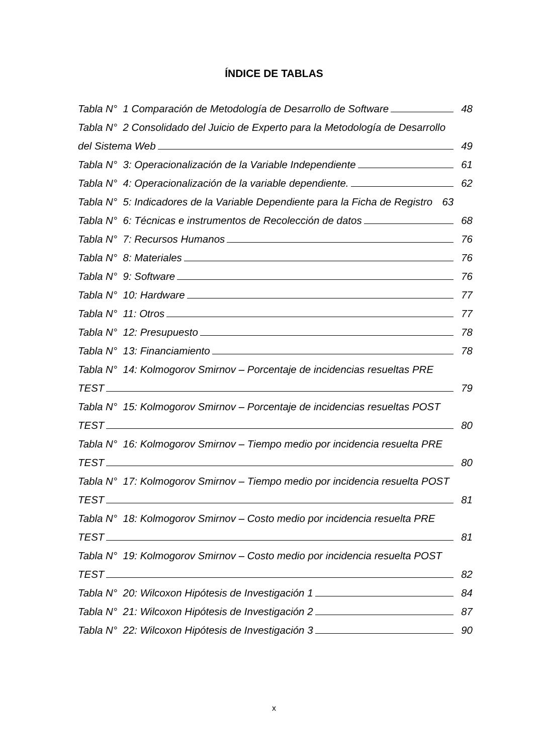ÍNDICE DE TABLAS
Tabla N° 1 Comparación de Metodología de Desarrollo de Software 48
Tabla N° 2 Consolidado del Juicio de Experto para la Metodología de Desarrollo
del Sistema Web 49
Tabla N° 3: Operacionalización de la Variable Independiente 61
Tabla N° 4: Operacionalización de la variable dependiente. 62
Tabla N° 5: Indicadores de la Variable Dependiente para la Ficha de Registro 63
Tabla N° 6: Técnicas e instrumentos de Recolección de datos 68
Tabla N° 7: Recursos Humanos 76
Tabla N° 8: Materiales 76
Tabla N° 9: Software 76
Tabla N° 10: Hardware 77
Tabla N° 11: Otros 77
Tabla N° 12: Presupuesto 78
Tabla N° 13: Financiamiento 78
Tabla N° 14: Kolmogorov Smirnov – Porcentaje de incidencias resueltas PRE
TEST 79
Tabla N° 15: Kolmogorov Smirnov – Porcentaje de incidencias resueltas POST
TEST 80
Tabla N° 16: Kolmogorov Smirnov – Tiempo medio por incidencia resuelta PRE
TEST 80
Tabla N° 17: Kolmogorov Smirnov – Tiempo medio por incidencia resuelta POST
TEST 81
Tabla N° 18: Kolmogorov Smirnov – Costo medio por incidencia resuelta PRE
TEST 81
Tabla N° 19: Kolmogorov Smirnov – Costo medio por incidencia resuelta POST
TEST 82
Tabla N° 20: Wilcoxon Hipótesis de Investigación 1 84
Tabla N° 21: Wilcoxon Hipótesis de Investigación 2 87
Tabla N° 22: Wilcoxon Hipótesis de Investigación 3 90
x